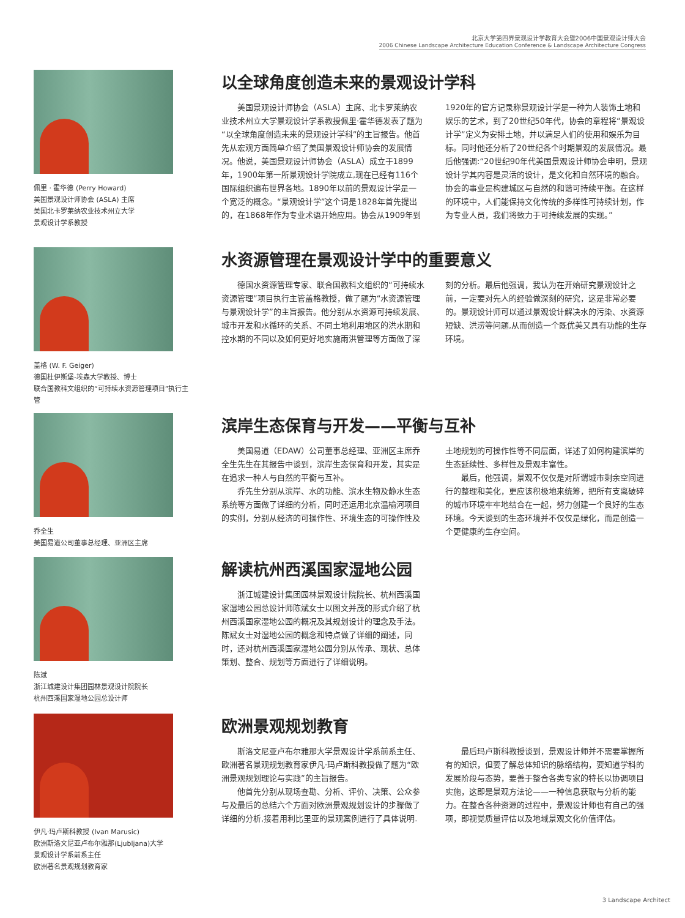北京大学第四界景观设计学教育大会暨2006中国景观设计师大会
2006 Chinese Landscape Architecture Education Conference & Landscape Architecture Congress
佩里 · 霍华德 (Perry Howard)
美国景观设计师协会 (ASLA) 主席
美国北卡罗莱纳农业技术州立大学
景观设计学系教授
以全球角度创造未来的景观设计学科
美国景观设计师协会（ASLA）主席、北卡罗莱纳农业技术州立大学景观设计学系教授佩里·霍华德发表了题为“以全球角度创造未来的景观设计学科”的主旨报告。他首先从宏观方面简单介绍了美国景观设计师协会的发展情况。他说，美国景观设计师协会（ASLA）成立于1899年，1900年第一所景观设计学院成立,现在已经有116个国际组织遍布世界各地。1890年以前的景观设计学是一个宽泛的概念。“景观设计学”这个词是1828年首先提出的，在1868年作为专业术语开始应用。协会从1909年到1920年的官方记录称景观设计学是一种为人装饰土地和娱乐的艺术，到了20世纪50年代，协会的章程将“景观设计学”定义为安排土地，并以满足人们的使用和娱乐为目标。同时他还分析了20世纪各个时期景观的发展情况。最后他强调:“20世纪90年代美国景观设计师协会申明，景观设计学其内容是灵活的设计，是文化和自然环境的融合。协会的事业是构建城区与自然的和谐可持续平衡。在这样的环境中，人们能保持文化传统的多样性可持续计划，作为专业人员，我们将致力于可持续发展的实现。”
盖格 (W. F. Geiger)
德国杜伊斯堡-埃森大学教授、博士
联合国教科文组织的“可持续水资源管理项目”执行主管
水资源管理在景观设计学中的重要意义
德国水资源管理专家、联合国教科文组织的“可持续水资源管理”项目执行主管盖格教授，做了题为“水资源管理与景观设计学”的主旨报告。他分别从水资源可持续发展、城市开发和水循环的关系、不同土地利用地区的洪水期和控水期的不同以及如何更好地实施雨洪管理等方面做了深刻的分析。最后他强调，我认为在开始研究景观设计之前，一定要对先人的经验做深刻的研究，这是非常必要的。景观设计师可以通过景观设计解决水的污染、水资源短缺、洪涝等问题,从而创造一个既优美又具有功能的生存环境。
乔全生
美国易道公司董事总经理、亚洲区主席
滨岸生态保育与开发——平衡与互补
美国易道（EDAW）公司董事总经理、亚洲区主席乔全生先生在其报告中谈到，滨岸生态保育和开发，其实是在追求一种人与自然的平衡与互补。
乔先生分别从滨岸、水的功能、滨水生物及静水生态系统等方面做了详细的分析，同时还运用北京温榆河项目的实例，分别从经济的可操作性、环境生态的可操作性及土地规划的可操作性等不同层面，详述了如何构建滨岸的生态延续性、多样性及景观丰富性。
最后，他强调，景观不仅仅是对所谓城市剩余空间进行的整理和美化，更应该积极地来统筹，把所有支离破碎的城市环境牢牢地结合在一起，努力创建一个良好的生态环境。今天谈到的生态环境并不仅仅是绿化，而是创造一个更健康的生存空间。
陈斌
浙江城建设计集团园林景观设计院院长
杭州西溪国家湿地公园总设计师
解读杭州西溪国家湿地公园
浙江城建设计集团园林景观设计院院长、杭州西溪国家湿地公园总设计师陈斌女士以图文并茂的形式介绍了杭州西溪国家湿地公园的概况及其规划设计的理念及手法。陈斌女士对湿地公园的概念和特点做了详细的阐述，同时，还对杭州西溪国家湿地公园分别从传承、现状、总体策划、整合、规划等方面进行了详细说明。
伊凡·玛卢斯科教授 (Ivan Marusic)
欧洲斯洛文尼亚卢布尔雅那(Ljubljana)大学
景观设计学系前系主任
欧洲著名景观规划教育家
欧洲景观规划教育
斯洛文尼亚卢布尔雅那大学景观设计学系前系主任、欧洲著名景观规划教育家伊凡·玛卢斯科教授做了题为“欧洲景观规划理论与实践”的主旨报告。
他首先分别从现场查勘、分析、评价、决策、公众参与及最后的总结六个方面对欧洲景观规划设计的步骤做了详细的分析,接着用利比里亚的景观案例进行了具体说明.
最后玛卢斯科教授谈到，景观设计师并不需要掌握所有的知识，但要了解总体知识的脉络结构，要知道学科的发展阶段与态势，要善于整合各类专家的特长以协调项目实施，这即是景观方法论——一种信息获取与分析的能力。在整合各种资源的过程中，景观设计师也有自己的强项，即视觉质量评估以及地域景观文化价值评估。
3 Landscape Architect